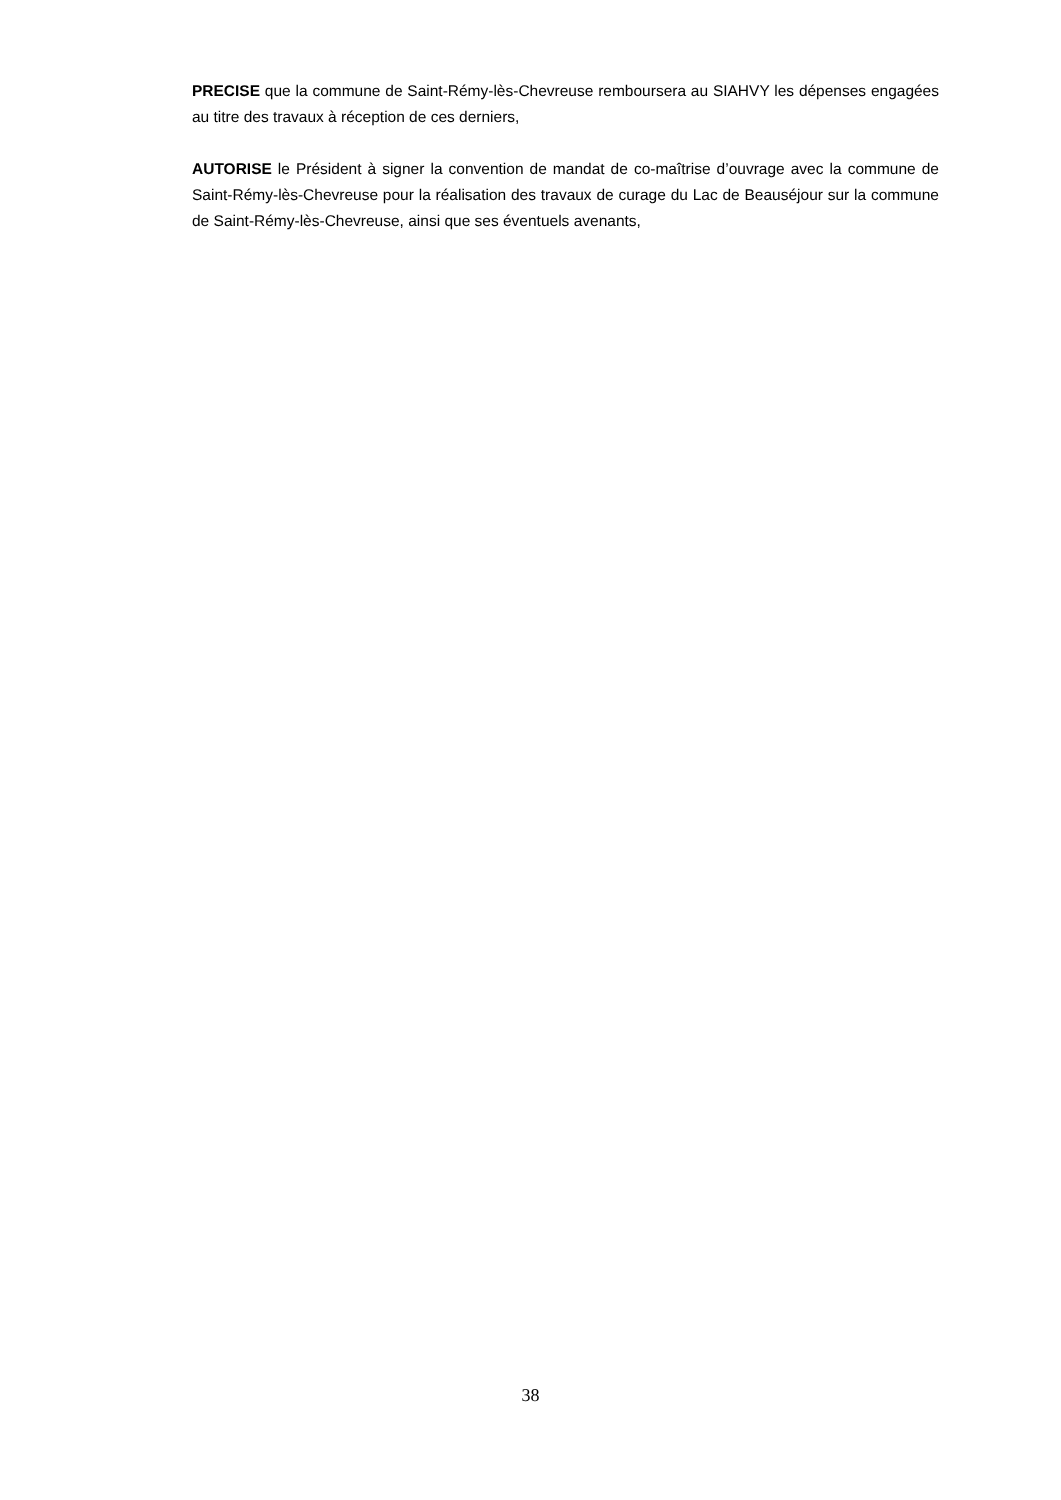PRECISE que la commune de Saint-Rémy-lès-Chevreuse remboursera au SIAHVY les dépenses engagées au titre des travaux à réception de ces derniers,
AUTORISE le Président à signer la convention de mandat de co-maîtrise d’ouvrage avec la commune de Saint-Rémy-lès-Chevreuse pour la réalisation des travaux de curage du Lac de Beauséjour sur la commune de Saint-Rémy-lès-Chevreuse, ainsi que ses éventuels avenants,
38